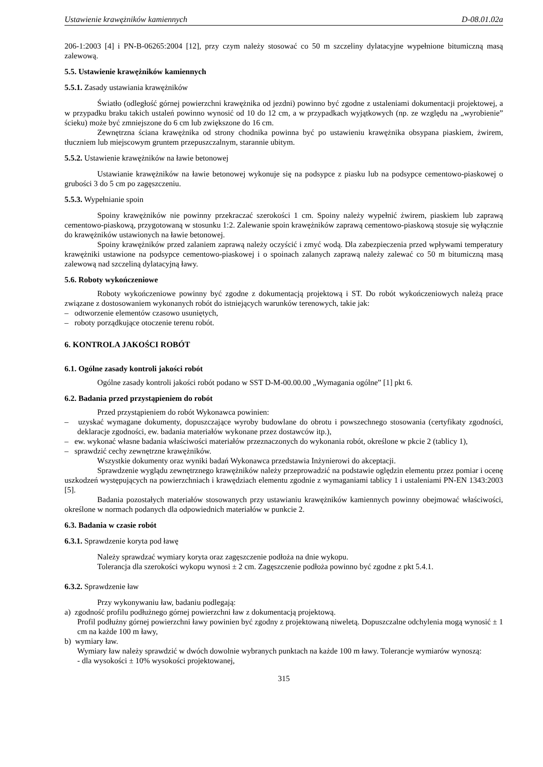Ustawienie krawężników kamiennych D-08.01.02a
206-1:2003 [4] i PN-B-06265:2004 [12], przy czym należy stosować co 50 m szczeliny dylatacyjne wypełnione bitumiczną masą zalewową.
5.5. Ustawienie krawężników kamiennych
5.5.1. Zasady ustawiania krawężników
Światło (odległość górnej powierzchni krawężnika od jezdni) powinno być zgodne z ustaleniami dokumentacji projektowej, a w przypadku braku takich ustaleń powinno wynosić od 10 do 12 cm, a w przypadkach wyjątkowych (np. ze względu na „wyrobienie” ścieku) może być zmniejszone do 6 cm lub zwiększone do 16 cm.
Zewnętrzna ściana krawężnika od strony chodnika powinna być po ustawieniu krawężnika obsypana piaskiem, żwirem, tłuczniem lub miejscowym gruntem przepuszczalnym, starannie ubitym.
5.5.2. Ustawienie krawężników na ławie betonowej
Ustawianie krawężników na ławie betonowej wykonuje się na podsypce z piasku lub na podsypce cementowo-piaskowej o grubości 3 do 5 cm po zagęszczeniu.
5.5.3. Wypełnianie spoin
Spoiny krawężników nie powinny przekraczać szerokości 1 cm. Spoiny należy wypełnić żwirem, piaskiem lub zaprawą cementowo-piaskową, przygotowaną w stosunku 1:2. Zalewanie spoin krawężników zaprawą cementowo-piaskową stosuje się wyłącznie do krawężników ustawionych na ławie betonowej.
Spoiny krawężników przed zalaniem zaprawą należy oczyścić i zmyć wodą. Dla zabezpieczenia przed wpływami temperatury krawężniki ustawione na podsypce cementowo-piaskowej i o spoinach zalanych zaprawą należy zalewać co 50 m bitumiczną masą zalewową nad szczeliną dylatacyjną ławy.
5.6. Roboty wykończeniowe
Roboty wykończeniowe powinny być zgodne z dokumentacją projektową i ST. Do robót wykończeniowych należą prace związane z dostosowaniem wykonanych robót do istniejących warunków terenowych, takie jak:
– odtworzenie elementów czasowo usuniętych,
– roboty porządkujące otoczenie terenu robót.
6. KONTROLA JAKOŚCI ROBÓT
6.1. Ogólne zasady kontroli jakości robót
Ogólne zasady kontroli jakości robót podano w SST D-M-00.00.00 „Wymagania ogólne” [1] pkt 6.
6.2. Badania przed przystąpieniem do robót
Przed przystąpieniem do robót Wykonawca powinien:
– uzyskać wymagane dokumenty, dopuszczające wyroby budowlane do obrotu i powszechnego stosowania (certyfikaty zgodności, deklaracje zgodności, ew. badania materiałów wykonane przez dostawców itp.),
– ew. wykonać własne badania właściwości materiałów przeznaczonych do wykonania robót, określone w pkcie 2 (tablicy 1),
– sprawdzić cechy zewnętrzne krawężników.
Wszystkie dokumenty oraz wyniki badań Wykonawca przedstawia Inżynierowi do akceptacji.
Sprawdzenie wyglądu zewnętrznego krawężników należy przeprowadzić na podstawie oględzin elementu przez pomiar i ocenę uszkodzeń występujących na powierzchniach i krawędziach elementu zgodnie z wymaganiami tablicy 1 i ustaleniami PN-EN 1343:2003 [5].
Badania pozostałych materiałów stosowanych przy ustawianiu krawężników kamiennych powinny obejmować właściwości, określone w normach podanych dla odpowiednich materiałów w punkcie 2.
6.3. Badania w czasie robót
6.3.1. Sprawdzenie koryta pod ławę
Należy sprawdzać wymiary koryta oraz zagęszczenie podłoża na dnie wykopu.
Tolerancja dla szerokości wykopu wynosi ± 2 cm. Zagęszczenie podłoża powinno być zgodne z pkt 5.4.1.
6.3.2. Sprawdzenie ław
Przy wykonywaniu ław, badaniu podlegają:
a) zgodność profilu podłużnego górnej powierzchni ław z dokumentacją projektową.
Profil podłużny górnej powierzchni ławy powinien być zgodny z projektowaną niweletą. Dopuszczalne odchylenia mogą wynosić ± 1 cm na każde 100 m ławy,
b) wymiary ław.
Wymiary ław należy sprawdzić w dwóch dowolnie wybranych punktach na każde 100 m ławy. Tolerancje wymiarów wynoszą:
- dla wysokości ± 10% wysokości projektowanej,
315